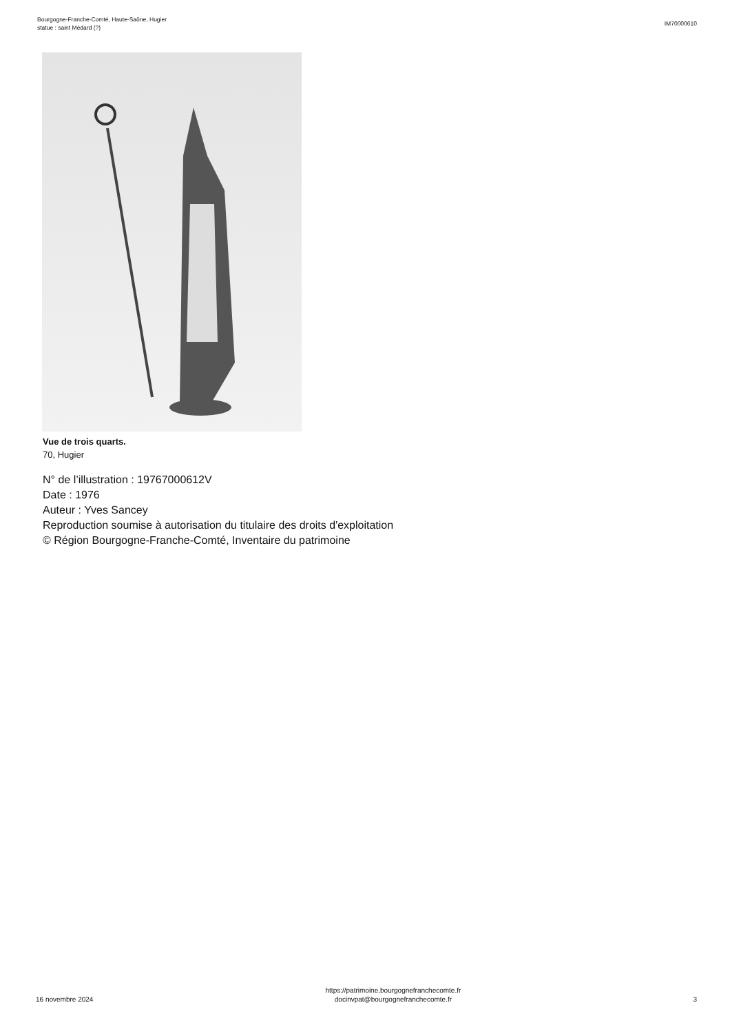Bourgogne-Franche-Comté, Haute-Saône, Hugier
statue : saint Médard (?)
IM70000610
Vue de trois quarts.
70, Hugier
N° de l’illustration : 19767000612V
Date : 1976
Auteur : Yves Sancey
Reproduction soumise à autorisation du titulaire des droits d'exploitation
© Région Bourgogne-Franche-Comté, Inventaire du patrimoine
16 novembre 2024
https://patrimoine.bourgognefranchecomte.fr
docinvpat@bourgognefranchecomte.fr
3